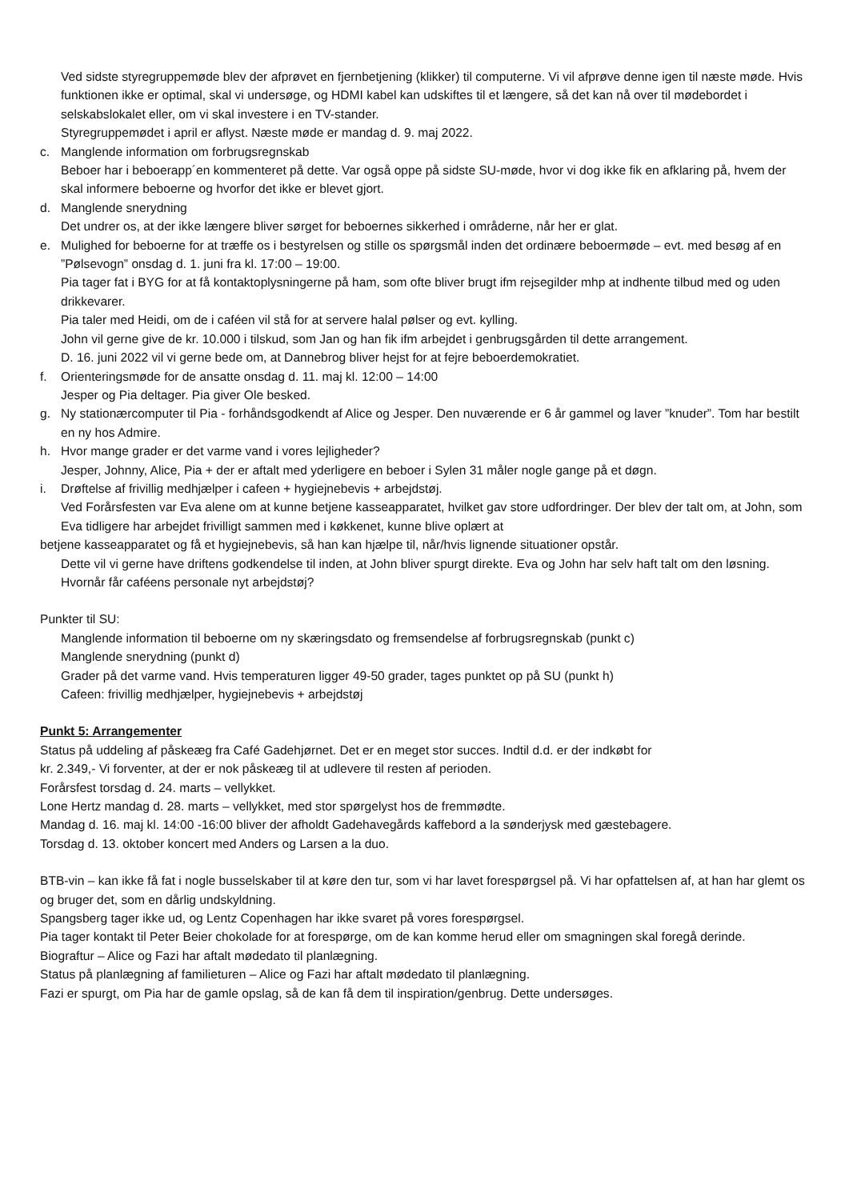Ved sidste styregruppemøde blev der afprøvet en fjernbetjening (klikker) til computerne. Vi vil afprøve denne igen til næste møde. Hvis funktionen ikke er optimal, skal vi undersøge, og HDMI kabel kan udskiftes til et længere, så det kan nå over til mødebordet i selskabslokalet eller, om vi skal investere i en TV-stander.
Styregruppemødet i april er aflyst. Næste møde er mandag d. 9. maj 2022.
c. Manglende information om forbrugsregnskab
Beboer har i beboerapp´en kommenteret på dette. Var også oppe på sidste SU-møde, hvor vi dog ikke fik en afklaring på, hvem der skal informere beboerne og hvorfor det ikke er blevet gjort.
d. Manglende snerydning
Det undrer os, at der ikke længere bliver sørget for beboernes sikkerhed i områderne, når her er glat.
e. Mulighed for beboerne for at træffe os i bestyrelsen og stille os spørgsmål inden det ordinære beboermøde – evt. med besøg af en ”Pølsevogn” onsdag d. 1. juni fra kl. 17:00 – 19:00.
Pia tager fat i BYG for at få kontaktoplysningerne på ham, som ofte bliver brugt ifm rejsegilder mhp at indhente tilbud med og uden drikkevarer.
Pia taler med Heidi, om de i caféen vil stå for at servere halal pølser og evt. kylling.
John vil gerne give de kr. 10.000 i tilskud, som Jan og han fik ifm arbejdet i genbrugsgården til dette arrangement.
D. 16. juni 2022 vil vi gerne bede om, at Dannebrog bliver hejst for at fejre beboerdemokratiet.
f. Orienteringsmøde for de ansatte onsdag d. 11. maj kl. 12:00 – 14:00
Jesper og Pia deltager. Pia giver Ole besked.
g. Ny stationærcomputer til Pia - forhåndsgodkendt af Alice og Jesper. Den nuværende er 6 år gammel og laver ”knuder”. Tom har bestilt en ny hos Admire.
h. Hvor mange grader er det varme vand i vores lejligheder?
Jesper, Johnny, Alice, Pia + der er aftalt med yderligere en beboer i Sylen 31 måler nogle gange på et døgn.
i. Drøftelse af frivillig medhjælper i cafeen + hygiejnebevis + arbejdstøj.
Ved Forårsfesten var Eva alene om at kunne betjene kasseapparatet, hvilket gav store udfordringer. Der blev der talt om, at John, som Eva tidligere har arbejdet frivilligt sammen med i køkkenet, kunne blive oplært at
betjene kasseapparatet og få et hygiejnebevis, så han kan hjælpe til, når/hvis lignende situationer opstår.
Dette vil vi gerne have driftens godkendelse til inden, at John bliver spurgt direkte. Eva og John har selv haft talt om den løsning.
Hvornår får caféens personale nyt arbejdstøj?
Punkter til SU:
Manglende information til beboerne om ny skæringsdato og fremsendelse af forbrugsregnskab (punkt c)
Manglende snerydning (punkt d)
Grader på det varme vand. Hvis temperaturen ligger 49-50 grader, tages punktet op på SU (punkt h)
Cafeen: frivillig medhjælper, hygiejnebevis + arbejdstøj
Punkt 5: Arrangementer
Status på uddeling af påskeæg fra Café Gadehjørnet. Det er en meget stor succes. Indtil d.d. er der indkøbt for
kr. 2.349,- Vi forventer, at der er nok påskeæg til at udlevere til resten af perioden.
Forårsfest torsdag d. 24. marts – vellykket.
Lone Hertz mandag d. 28. marts – vellykket, med stor spørgelyst hos de fremmødte.
Mandag d. 16. maj kl. 14:00 -16:00 bliver der afholdt Gadehavegårds kaffebord a la sønderjysk med gæstebagere.
Torsdag d. 13. oktober koncert med Anders og Larsen a la duo.
BTB-vin – kan ikke få fat i nogle busselskaber til at køre den tur, som vi har lavet forespørgsel på. Vi har opfattelsen af, at han har glemt os og bruger det, som en dårlig undskyldning.
Spangsberg tager ikke ud, og Lentz Copenhagen har ikke svaret på vores forespørgsel.
Pia tager kontakt til Peter Beier chokolade for at forespørge, om de kan komme herud eller om smagningen skal foregå derinde.
Biograftur – Alice og Fazi har aftalt mødedato til planlægning.
Status på planlægning af familieturen – Alice og Fazi har aftalt mødedato til planlægning.
Fazi er spurgt, om Pia har de gamle opslag, så de kan få dem til inspiration/genbrug. Dette undersøges.